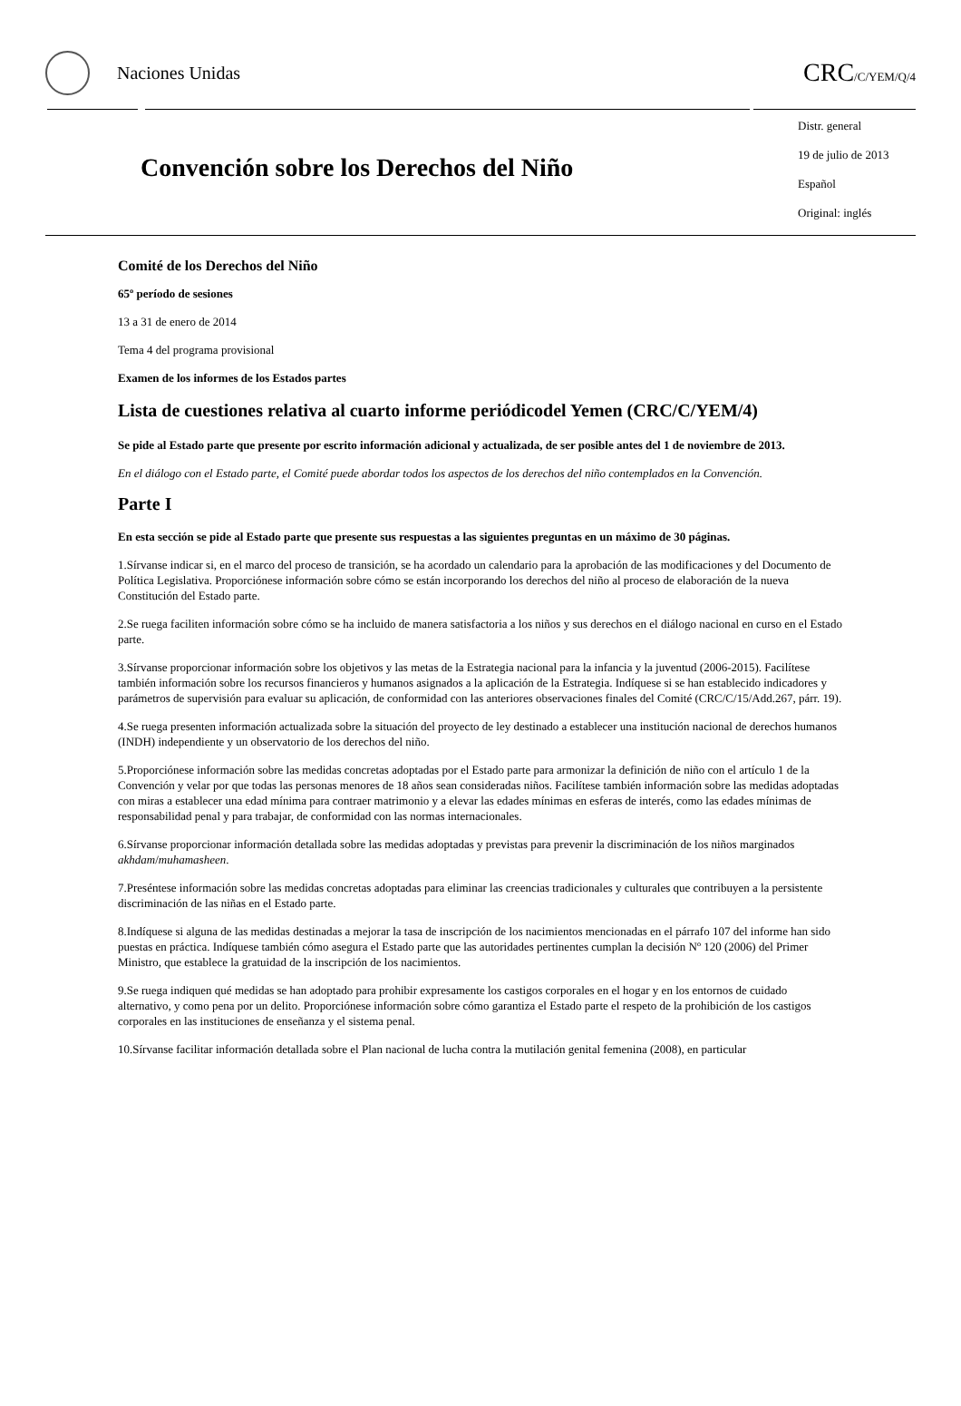Naciones Unidas
CRC/C/YEM/Q/4
Convención sobre los Derechos del Niño
Distr. general
19 de julio de 2013
Español
Original: inglés
Comité de los Derechos del Niño
65º período de sesiones
13 a 31 de enero de 2014
Tema 4 del programa provisional
Examen de los informes de los Estados partes
Lista de cuestiones relativa al cuarto informe periódicodel Yemen (CRC/C/YEM/4)
Se pide al Estado parte que presente por escrito información adicional y actualizada, de ser posible antes del 1 de noviembre de 2013.
En el diálogo con el Estado parte, el Comité puede abordar todos los aspectos de los derechos del niño contemplados en la Convención.
Parte I
En esta sección se pide al Estado parte que presente sus respuestas a las siguientes preguntas en un máximo de 30 páginas.
1.Sírvanse indicar si, en el marco del proceso de transición, se ha acordado un calendario para la aprobación de las modificaciones y del Documento de Política Legislativa. Proporciónese información sobre cómo se están incorporando los derechos del niño al proceso de elaboración de la nueva Constitución del Estado parte.
2.Se ruega faciliten información sobre cómo se ha incluido de manera satisfactoria a los niños y sus derechos en el diálogo nacional en curso en el Estado parte.
3.Sírvanse proporcionar información sobre los objetivos y las metas de la Estrategia nacional para la infancia y la juventud (2006-2015). Facilítese también información sobre los recursos financieros y humanos asignados a la aplicación de la Estrategia. Indíquese si se han establecido indicadores y parámetros de supervisión para evaluar su aplicación, de conformidad con las anteriores observaciones finales del Comité (CRC/C/15/Add.267, párr. 19).
4.Se ruega presenten información actualizada sobre la situación del proyecto de ley destinado a establecer una institución nacional de derechos humanos (INDH) independiente y un observatorio de los derechos del niño.
5.Proporciónese información sobre las medidas concretas adoptadas por el Estado parte para armonizar la definición de niño con el artículo 1 de la Convención y velar por que todas las personas menores de 18 años sean consideradas niños. Facilítese también información sobre las medidas adoptadas con miras a establecer una edad mínima para contraer matrimonio y a elevar las edades mínimas en esferas de interés, como las edades mínimas de responsabilidad penal y para trabajar, de conformidad con las normas internacionales.
6.Sírvanse proporcionar información detallada sobre las medidas adoptadas y previstas para prevenir la discriminación de los niños marginados akhdam/muhamasheen.
7.Preséntese información sobre las medidas concretas adoptadas para eliminar las creencias tradicionales y culturales que contribuyen a la persistente discriminación de las niñas en el Estado parte.
8.Indíquese si alguna de las medidas destinadas a mejorar la tasa de inscripción de los nacimientos mencionadas en el párrafo 107 del informe han sido puestas en práctica. Indíquese también cómo asegura el Estado parte que las autoridades pertinentes cumplan la decisión Nº 120 (2006) del Primer Ministro, que establece la gratuidad de la inscripción de los nacimientos.
9.Se ruega indiquen qué medidas se han adoptado para prohibir expresamente los castigos corporales en el hogar y en los entornos de cuidado alternativo, y como pena por un delito. Proporciónese información sobre cómo garantiza el Estado parte el respeto de la prohibición de los castigos corporales en las instituciones de enseñanza y el sistema penal.
10.Sírvanse facilitar información detallada sobre el Plan nacional de lucha contra la mutilación genital femenina (2008), en particular